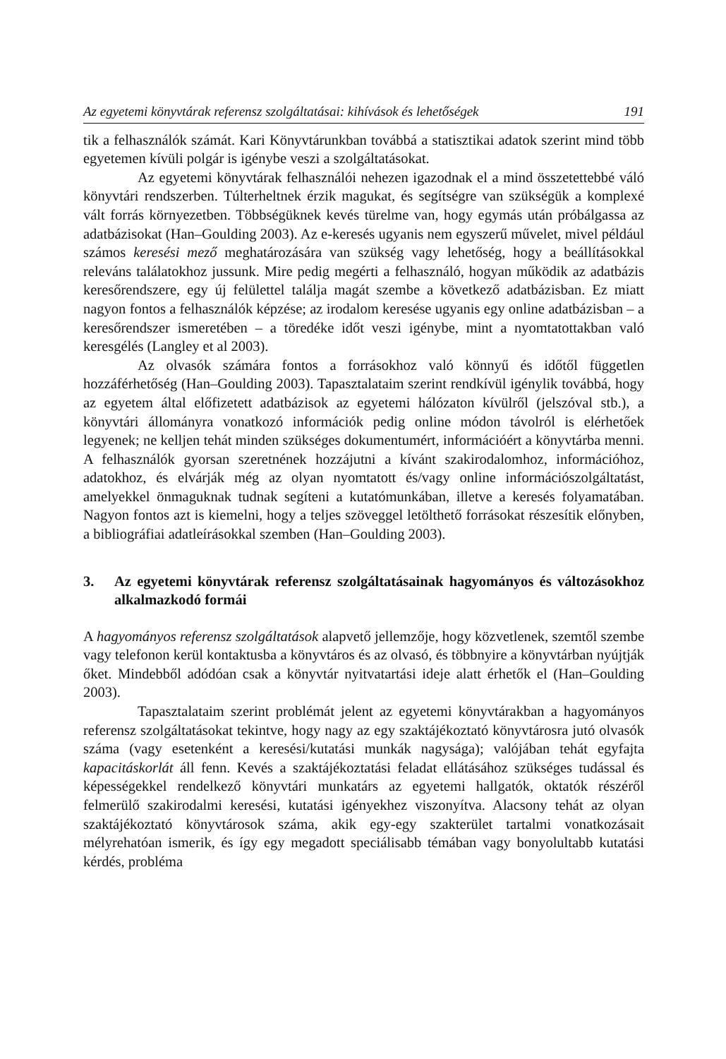Az egyetemi könyvtárak referensz szolgáltatásai: kihívások és lehetőségek 191
tik a felhasználók számát. Kari Könyvtárunkban továbbá a statisztikai adatok szerint mind több egyetemen kívüli polgár is igénybe veszi a szolgáltatásokat.
Az egyetemi könyvtárak felhasználói nehezen igazodnak el a mind összetettebbé váló könyvtári rendszerben. Túlterheltnek érzik magukat, és segítségre van szükségük a komplexé vált forrás környezetben. Többségüknek kevés türelme van, hogy egymás után próbálgassa az adatbázisokat (Han–Goulding 2003). Az e-keresés ugyanis nem egyszerű művelet, mivel például számos keresési mező meghatározására van szükség vagy lehetőség, hogy a beállításokkal releváns találatokhoz jussunk. Mire pedig megérti a felhasználó, hogyan működik az adatbázis keresőrendszere, egy új felülettel találja magát szembe a következő adatbázisban. Ez miatt nagyon fontos a felhasználók képzése; az irodalom keresése ugyanis egy online adatbázisban – a keresőrendszer ismeretében – a töredéke időt veszi igénybe, mint a nyomtatottakban való keresgélés (Langley et al 2003).
Az olvasók számára fontos a forrásokhoz való könnyű és időtől független hozzáférhetőség (Han–Goulding 2003). Tapasztalataim szerint rendkívül igénylik továbbá, hogy az egyetem által előfizetett adatbázisok az egyetemi hálózaton kívülről (jelszóval stb.), a könyvtári állományra vonatkozó információk pedig online módon távolról is elérhetőek legyenek; ne kelljen tehát minden szükséges dokumentumért, információért a könyvtárba menni. A felhasználók gyorsan szeretnének hozzájutni a kívánt szakirodalomhoz, információhoz, adatokhoz, és elvárják még az olyan nyomtatott és/vagy online információszolgáltatást, amelyekkel önmaguknak tudnak segíteni a kutatómunkában, illetve a keresés folyamatában. Nagyon fontos azt is kiemelni, hogy a teljes szöveggel letölthető forrásokat részesítik előnyben, a bibliográfiai adatleírásokkal szemben (Han–Goulding 2003).
3. Az egyetemi könyvtárak referensz szolgáltatásainak hagyományos és változásokhoz alkalmazkodó formái
A hagyományos referensz szolgáltatások alapvető jellemzője, hogy közvetlenek, szemtől szembe vagy telefonon kerül kontaktusba a könyvtáros és az olvasó, és többnyire a könyvtárban nyújtják őket. Mindebből adódóan csak a könyvtár nyitvatartási ideje alatt érhetők el (Han–Goulding 2003).
Tapasztalataim szerint problémát jelent az egyetemi könyvtárakban a hagyományos referensz szolgáltatásokat tekintve, hogy nagy az egy szaktájékoztató könyvtárosra jutó olvasók száma (vagy esetenként a keresési/kutatási munkák nagysága); valójában tehát egyfajta kapacitáskorlát áll fenn. Kevés a szaktájékoztatási feladat ellátásához szükséges tudással és képességekkel rendelkező könyvtári munkatárs az egyetemi hallgatók, oktatók részéről felmerülő szakirodalmi keresési, kutatási igényekhez viszonyítva. Alacsony tehát az olyan szaktájékoztató könyvtárosok száma, akik egy-egy szakterület tartalmi vonatkozásait mélyrehatóan ismerik, és így egy megadott speciálisabb témában vagy bonyolultabb kutatási kérdés, probléma